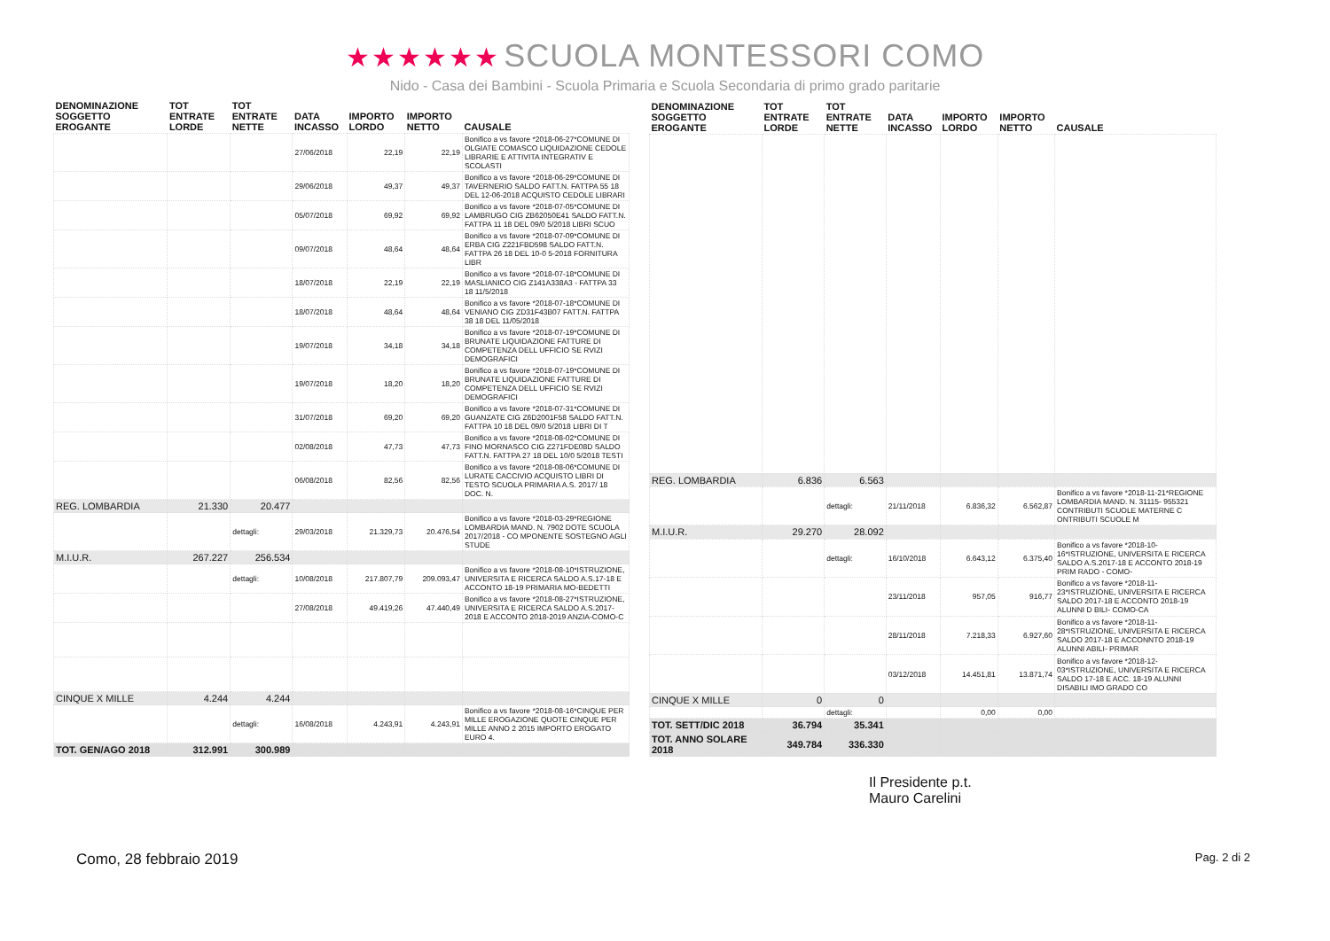★★★★★★ SCUOLA MONTESSORI COMO
Nido - Casa dei Bambini - Scuola Primaria e Scuola Secondaria di primo grado paritarie
| DENOMINAZIONE SOGGETTO EROGANTE | TOT ENTRATE LORDE | TOT ENTRATE NETTE | DATA INCASSO | IMPORTO LORDO | IMPORTO NETTO | CAUSALE |
| --- | --- | --- | --- | --- | --- | --- |
| | | | 27/06/2018 | 22,19 | 22,19 | Bonifico a vs favore *2018-06-27*COMUNE DI OLGIATE COMASCO LIQUIDAZIONE CEDOLE LIBRARIE E ATTIVITA INTEGRATIV E SCOLASTI |
| | | | 29/06/2018 | 49,37 | 49,37 | Bonifico a vs favore *2018-06-29*COMUNE DI TAVERNERIO SALDO FATT.N. FATTPA 55 18 DEL 12-06-2018 ACQUISTO CEDOLE LIBRARI |
| | | | 05/07/2018 | 69,92 | 69,92 | Bonifico a vs favore *2018-07-05*COMUNE DI LAMBRUGO CIG ZB62050E41 SALDO FATT.N. FATTPA 11 18 DEL 09/0 5/2018 LIBRI SCUO |
| | | | 09/07/2018 | 48,64 | 48,64 | Bonifico a vs favore *2018-07-09*COMUNE DI ERBA CIG Z221FBD598 SALDO FATT.N. FATTPA 26 18 DEL 10-0 5-2018 FORNITURA LIBR |
| | | | 18/07/2018 | 22,19 | 22,19 | Bonifico a vs favore *2018-07-18*COMUNE DI MASLIANICO CIG Z141A338A3 - FATTPA 33 18 11/5/2018 |
| | | | 18/07/2018 | 48,64 | 48,64 | Bonifico a vs favore *2018-07-18*COMUNE DI VENIANO CIG ZD31F43B07 FATT.N. FATTPA 38 18 DEL 11/05/2018 |
| | | | 19/07/2018 | 34,18 | 34,18 | Bonifico a vs favore *2018-07-19*COMUNE DI BRUNATE LIQUIDAZIONE FATTURE DI COMPETENZA DELL UFFICIO SE RVIZI DEMOGRAFICI |
| | | | 19/07/2018 | 18,20 | 18,20 | Bonifico a vs favore *2018-07-19*COMUNE DI BRUNATE LIQUIDAZIONE FATTURE DI COMPETENZA DELL UFFICIO SE RVIZI DEMOGRAFICI |
| | | | 31/07/2018 | 69,20 | 69,20 | Bonifico a vs favore *2018-07-31*COMUNE DI GUANZATE CIG Z6D2001F58 SALDO FATT.N. FATTPA 10 18 DEL 09/0 5/2018 LIBRI DI T |
| | | | 02/08/2018 | 47,73 | 47,73 | Bonifico a vs favore *2018-08-02*COMUNE DI FINO MORNASCO CIG Z271FDE08D SALDO FATT.N. FATTPA 27 18 DEL 10/0 5/2018 TESTI |
| | | | 06/08/2018 | 82,56 | 82,56 | Bonifico a vs favore *2018-08-06*COMUNE DI LURATE CACCIVIO ACQUISTO LIBRI DI TESTO SCUOLA PRIMARIA A.S. 2017/ 18 DOC. N. |
| REG. LOMBARDIA | 21.330 | 20.477 | | | | |
| | | dettagli: | 29/03/2018 | 21.329,73 | 20.476,54 | Bonifico a vs favore *2018-03-29*REGIONE LOMBARDIA MAND. N. 7902 DOTE SCUOLA 2017/2018 - CO MPONENTE SOSTEGNO AGLI STUDE |
| M.I.U.R. | 267.227 | 256.534 | | | | |
| | | dettagli: | 10/08/2018 | 217.807,79 | 209.093,47 | Bonifico a vs favore *2018-08-10*ISTRUZIONE, UNIVERSITA E RICERCA SALDO A.S.17-18 E ACCONTO 18-19 PRIMARIA MO-BEDETTI |
| | | | 27/08/2018 | 49.419,26 | 47.440,49 | Bonifico a vs favore *2018-08-27*ISTRUZIONE, UNIVERSITA E RICERCA SALDO A.S.2017-2018 E ACCONTO 2018-2019 ANZIA-COMO-C |
| CINQUE X MILLE | 4.244 | 4.244 | | | | |
| | | dettagli: | 16/08/2018 | 4.243,91 | 4.243,91 | Bonifico a vs favore *2018-08-16*CINQUE PER MILLE EROGAZIONE QUOTE CINQUE PER MILLE ANNO 2 2015 IMPORTO EROGATO EURO 4. |
| TOT. GEN/AGO 2018 | 312.991 | 300.989 | | | | |
| DENOMINAZIONE SOGGETTO EROGANTE | TOT ENTRATE LORDE | TOT ENTRATE NETTE | DATA INCASSO | IMPORTO LORDO | IMPORTO NETTO | CAUSALE |
| --- | --- | --- | --- | --- | --- | --- |
| REG. LOMBARDIA | 6.836 | 6.563 | | | | |
| | | dettagli: | 21/11/2018 | 6.836,32 | 6.562,87 | Bonifico a vs favore *2018-11-21*REGIONE LOMBARDIA MAND. N. 31115- 955321 CONTRIBUTI SCUOLE MATERNE C ONTRIBUTI SCUOLE M |
| M.I.U.R. | 29.270 | 28.092 | | | | |
| | | dettagli: | 16/10/2018 | 6.643,12 | 6.375,40 | Bonifico a vs favore *2018-10-16*ISTRUZIONE, UNIVERSITA E RICERCA SALDO A.S.2017-18 E ACCONTO 2018-19 PRIM RADO - COMO- |
| | | | 23/11/2018 | 957,05 | 916,77 | Bonifico a vs favore *2018-11-23*ISTRUZIONE, UNIVERSITA E RICERCA SALDO 2017-18 E ACCONTO 2018-19 ALUNNI D BILI- COMO-CA |
| | | | 28/11/2018 | 7.218,33 | 6.927,60 | Bonifico a vs favore *2018-11-28*ISTRUZIONE, UNIVERSITA E RICERCA SALDO 2017-18 E ACCONNTO 2018-19 ALUNNI ABILI- PRIMAR |
| | | | 03/12/2018 | 14.451,81 | 13.871,74 | Bonifico a vs favore *2018-12-03*ISTRUZIONE, UNIVERSITA E RICERCA SALDO 17-18 E ACC. 18-19 ALUNNI DISABILI IMO GRADO CO |
| CINQUE X MILLE | 0 | 0 | | | | |
| | | dettagli: | | 0,00 | 0,00 | |
| TOT. SETT/DIC 2018 | 36.794 | 35.341 | | | | |
| TOT. ANNO SOLARE 2018 | 349.784 | 336.330 | | | | |
Il Presidente p.t.
Mauro Carelini
Como, 28 febbraio 2019 Pag. 2 di 2